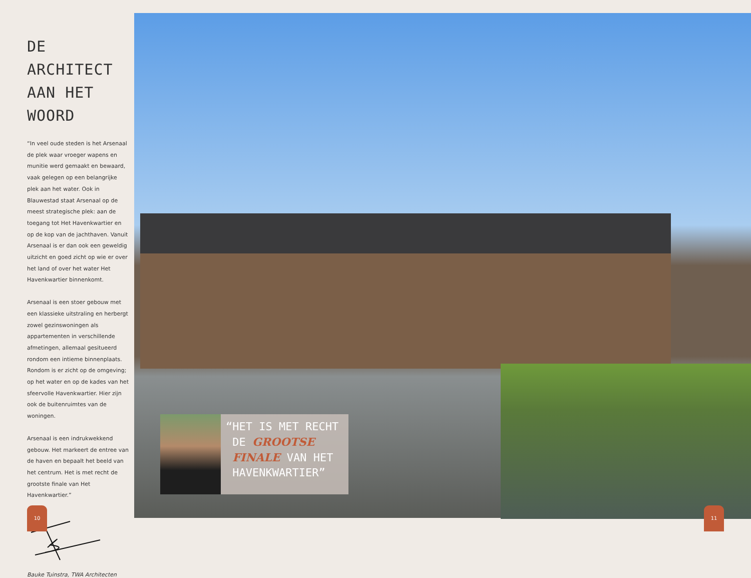DE ARCHITECT
AAN HET
WOORD
“In veel oude steden is het Arsenaal de plek waar vroeger wapens en munitie werd gemaakt en bewaard, vaak gelegen op een belangrijke plek aan het water. Ook in Blauwestad staat Arsenaal op de meest strategische plek: aan de toegang tot Het Havenkwartier en op de kop van de jachthaven. Vanuit Arsenaal is er dan ook een geweldig uitzicht en goed zicht op wie er over het land of over het water Het Havenkwartier binnenkomt.
Arsenaal is een stoer gebouw met een klassieke uitstraling en herbergt zowel gezinswoningen als appartementen in verschillende afmetingen, allemaal gesitueerd rondom een intieme binnenplaats. Rondom is er zicht op de omgeving; op het water en op de kades van het sfeervolle Havenkwartier. Hier zijn ook de buitenruimtes van de woningen.
Arsenaal is een indrukwekkend gebouw. Het markeert de entree van de haven en bepaalt het beeld van het centrum. Het is met recht de grootste finale van Het Havenkwartier.”
Bauke Tuinstra, TWA Architecten
“HET IS MET RECHT
DE GROOTSE
FINALE VAN HET
HAVENKWARTIER”
10 11